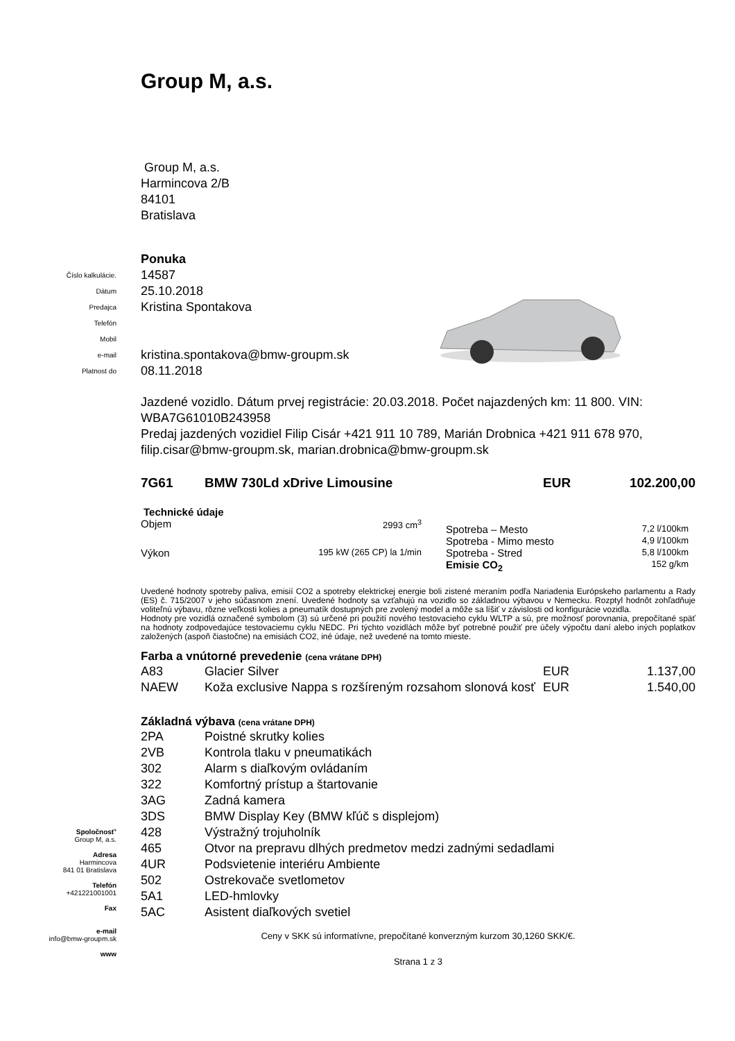Group M, a.s.
Group M, a.s.
Harmincova 2/B
84101
Bratislava
| | | Ponuka |
| Číslo kalkulácie. | | 14587 |
| Dátum | | 25.10.2018 |
| Predajca | | Kristina Spontakova |
| Telefón | | |
| Mobil | | |
| e-mail | | kristina.spontakova@bmw-groupm.sk |
| Platnost do | | 08.11.2018 |
Jazdené vozidlo. Dátum prvej registrácie: 20.03.2018. Počet najazdených km: 11 800. VIN: WBA7G61010B243958
Predaj jazdených vozidiel Filip Cisár +421 911 10 789, Marián Drobnica +421 911 678 970, filip.cisar@bmw-groupm.sk, marian.drobnica@bmw-groupm.sk
| 7G61 | BMW 730Ld xDrive Limousine | EUR | 102.200,00 |
Technické údaje
| Objem | 2993 cm<sup>3</sup> |
| Výkon | 195 kW (265 CP) la 1/min |
| Spotreba – Mesto | 7,2 l/100km |
| Spotreba - Mimo mesto | 4,9 l/100km |
| Spotreba - Stred | 5,8 l/100km |
| Emisie CO<sub>2</sub> | 152 g/km |
Uvedené hodnoty spotreby paliva, emisií CO2 a spotreby elektrickej energie boli zistené meraním podľa Nariadenia Európskeho parlamentu a Rady (ES) č. 715/2007 v jeho súčasnom znení. Uvedené hodnoty sa vzťahujú na vozidlo so základnou výbavou v Nemecku. Rozptyl hodnôt zohľadňuje voliteľnú výbavu, rôzne veľkosti kolies a pneumatík dostupných pre zvolený model a môže sa líšiť v závislosti od konfigurácie vozidla.
Hodnoty pre vozidlá označené symbolom (3) sú určené pri použití nového testovacieho cyklu WLTP a sú, pre možnosť porovnania, prepočítané späť na hodnoty zodpovedajúce testovaciemu cyklu NEDC. Pri týchto vozidlách môže byť potrebné použiť pre účely výpočtu daní alebo iných poplatkov založených (aspoň čiastočne) na emisiách CO2, iné údaje, než uvedené na tomto mieste.
Farba a vnútorné prevedenie (cena vrátane DPH)
| A83 | Glacier Silver | EUR | 1.137,00 |
| NAEW | Koža exclusive Nappa s rozšíreným rozsahom slonová kosť | EUR | 1.540,00 |
Základná výbava (cena vrátane DPH)
| 2PA | Poistné skrutky kolies |
| 2VB | Kontrola tlaku v pneumatikách |
| 302 | Alarm s diaľkovým ovládaním |
| 322 | Komfortný prístup a štartovanie |
| 3AG | Zadná kamera |
| 3DS | BMW Display Key (BMW kľúč s displejom) |
| 428 | Výstražný trojuholník |
| 465 | Otvor na prepravu dlhých predmetov medzi zadnými sedadlami |
| 4UR | Podsvietenie interiéru Ambiente |
| 502 | Ostrekovače svetlometov |
| 5A1 | LED-hmlovky |
| 5AC | Asistent diaľkových svetiel |
Ceny v SKK sú informatívne, prepočítané konverzným kurzom 30,1260 SKK/€.
Strana 1 z 3
Spoločnosť'
Group M, a.s.
Adresa
Harmincova
841 01 Bratislava
Telefón
+421221001001
Fax
e-mail
info@bmw-groupm.sk
www